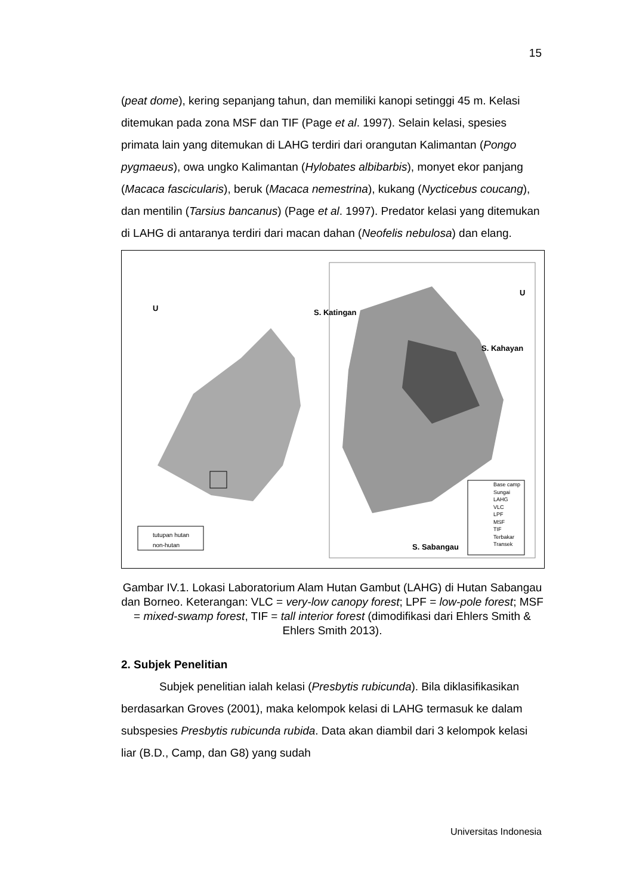15
(peat dome), kering sepanjang tahun, dan memiliki kanopi setinggi 45 m. Kelasi ditemukan pada zona MSF dan TIF (Page et al. 1997). Selain kelasi, spesies primata lain yang ditemukan di LAHG terdiri dari orangutan Kalimantan (Pongo pygmaeus), owa ungko Kalimantan (Hylobates albibarbis), monyet ekor panjang (Macaca fascicularis), beruk (Macaca nemestrina), kukang (Nycticebus coucang), dan mentilin (Tarsius bancanus) (Page et al. 1997). Predator kelasi yang ditemukan di LAHG di antaranya terdiri dari macan dahan (Neofelis nebulosa) dan elang.
U S. Katingan
U
S. Kahayan
S. Sabangau
tutupan hutan
non-hutan
Base camp
Sungai
LAHG
VLC
LPF
MSF
TIF
Terbakar
Transek
Gambar IV.1. Lokasi Laboratorium Alam Hutan Gambut (LAHG) di Hutan Sabangau dan Borneo. Keterangan: VLC = very-low canopy forest; LPF = low-pole forest; MSF = mixed-swamp forest, TIF = tall interior forest (dimodifikasi dari Ehlers Smith & Ehlers Smith 2013).
2. Subjek Penelitian
Subjek penelitian ialah kelasi (Presbytis rubicunda). Bila diklasifikasikan berdasarkan Groves (2001), maka kelompok kelasi di LAHG termasuk ke dalam subspesies Presbytis rubicunda rubida. Data akan diambil dari 3 kelompok kelasi liar (B.D., Camp, dan G8) yang sudah
Universitas Indonesia